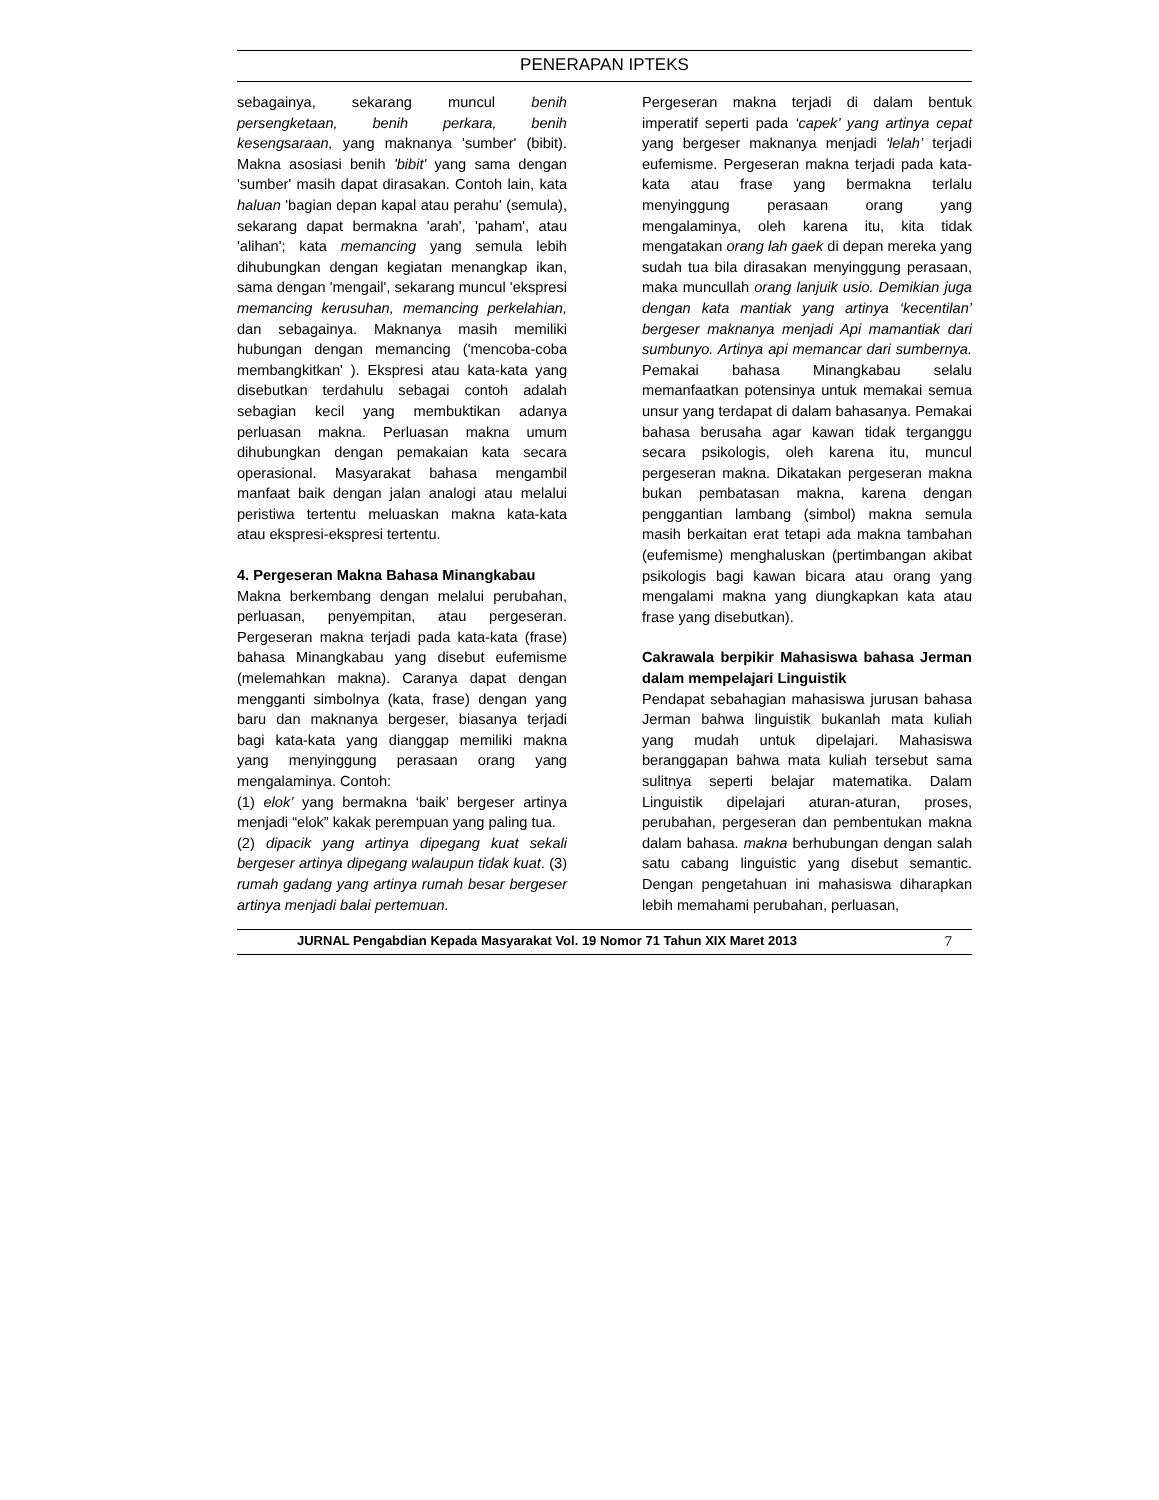PENERAPAN IPTEKS
sebagainya, sekarang muncul benih persengketaan, benih perkara, benih kesengsaraan, yang maknanya 'sumber' (bibit). Makna asosiasi benih 'bibit' yang sama dengan 'sumber' masih dapat dirasakan. Contoh lain, kata haluan 'bagian depan kapal atau perahu' (semula), sekarang dapat bermakna 'arah', 'paham', atau 'alihan'; kata memancing yang semula lebih dihubungkan dengan kegiatan menangkap ikan, sama dengan 'mengail', sekarang muncul 'ekspresi memancing kerusuhan, memancing perkelahian, dan sebagainya. Maknanya masih memiliki hubungan dengan memancing ('mencoba-coba membangkitkan' ). Ekspresi atau kata-kata yang disebutkan terdahulu sebagai contoh adalah sebagian kecil yang membuktikan adanya perluasan makna. Perluasan makna umum dihubungkan dengan pemakaian kata secara operasional. Masyarakat bahasa mengambil manfaat baik dengan jalan analogi atau melalui peristiwa tertentu meluaskan makna kata-kata atau ekspresi-ekspresi tertentu.
4. Pergeseran Makna Bahasa Minangkabau
Makna berkembang dengan melalui perubahan, perluasan, penyempitan, atau pergeseran. Pergeseran makna terjadi pada kata-kata (frase) bahasa Minangkabau yang disebut eufemisme (melemahkan makna). Caranya dapat dengan mengganti simbolnya (kata, frase) dengan yang baru dan maknanya bergeser, biasanya terjadi bagi kata-kata yang dianggap memiliki makna yang menyinggung perasaan orang yang mengalaminya. Contoh:
(1) elok’ yang bermakna ‘baik’ bergeser artinya menjadi “elok” kakak perempuan yang paling tua.
(2) dipacik yang artinya dipegang kuat sekali bergeser artinya dipegang walaupun tidak kuat. (3) rumah gadang yang artinya rumah besar bergeser artinya menjadi balai pertemuan.
Pergeseran makna terjadi di dalam bentuk imperatif seperti pada ‘capek’ yang artinya cepat yang bergeser maknanya menjadi ‘lelah’ terjadi eufemisme. Pergeseran makna terjadi pada kata-kata atau frase yang bermakna terlalu menyinggung perasaan orang yang mengalaminya, oleh karena itu, kita tidak mengatakan orang lah gaek di depan mereka yang sudah tua bila dirasakan menyinggung perasaan, maka muncullah orang lanjuik usio. Demikian juga dengan kata mantiak yang artinya ‘kecentilan’ bergeser maknanya menjadi Api mamantiak dari sumbunyo. Artinya api memancar dari sumbernya. Pemakai bahasa Minangkabau selalu memanfaatkan potensinya untuk memakai semua unsur yang terdapat di dalam bahasanya. Pemakai bahasa berusaha agar kawan tidak terganggu secara psikologis, oleh karena itu, muncul pergeseran makna. Dikatakan pergeseran makna bukan pembatasan makna, karena dengan penggantian lambang (simbol) makna semula masih berkaitan erat tetapi ada makna tambahan (eufemisme) menghaluskan (pertimbangan akibat psikologis bagi kawan bicara atau orang yang mengalami makna yang diungkapkan kata atau frase yang disebutkan).
Cakrawala berpikir Mahasiswa bahasa Jerman dalam mempelajari Linguistik
Pendapat sebahagian mahasiswa jurusan bahasa Jerman bahwa linguistik bukanlah mata kuliah yang mudah untuk dipelajari. Mahasiswa beranggapan bahwa mata kuliah tersebut sama sulitnya seperti belajar matematika. Dalam Linguistik dipelajari aturan-aturan, proses, perubahan, pergeseran dan pembentukan makna dalam bahasa. makna berhubungan dengan salah satu cabang linguistic yang disebut semantic. Dengan pengetahuan ini mahasiswa diharapkan lebih memahami perubahan, perluasan,
JURNAL Pengabdian Kepada Masyarakat Vol. 19 Nomor 71 Tahun XIX Maret 2013 7